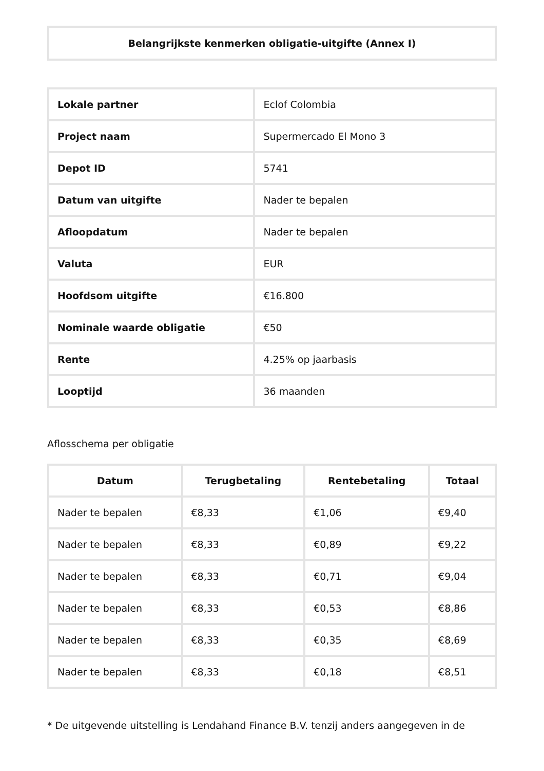| Belangrijkste kenmerken obligatie-uitgifte (Annex I) |
| --- |
| Lokale partner | Eclof Colombia |
| Project naam | Supermercado El Mono 3 |
| Depot ID | 5741 |
| Datum van uitgifte | Nader te bepalen |
| Afloopdatum | Nader te bepalen |
| Valuta | EUR |
| Hoofdsom uitgifte | €16.800 |
| Nominale waarde obligatie | €50 |
| Rente | 4.25% op jaarbasis |
| Looptijd | 36 maanden |
Aflosschema per obligatie
| Datum | Terugbetaling | Rentebetaling | Totaal |
| --- | --- | --- | --- |
| Nader te bepalen | €8,33 | €1,06 | €9,40 |
| Nader te bepalen | €8,33 | €0,89 | €9,22 |
| Nader te bepalen | €8,33 | €0,71 | €9,04 |
| Nader te bepalen | €8,33 | €0,53 | €8,86 |
| Nader te bepalen | €8,33 | €0,35 | €8,69 |
| Nader te bepalen | €8,33 | €0,18 | €8,51 |
* De uitgevende uitstelling is Lendahand Finance B.V. tenzij anders aangegeven in de